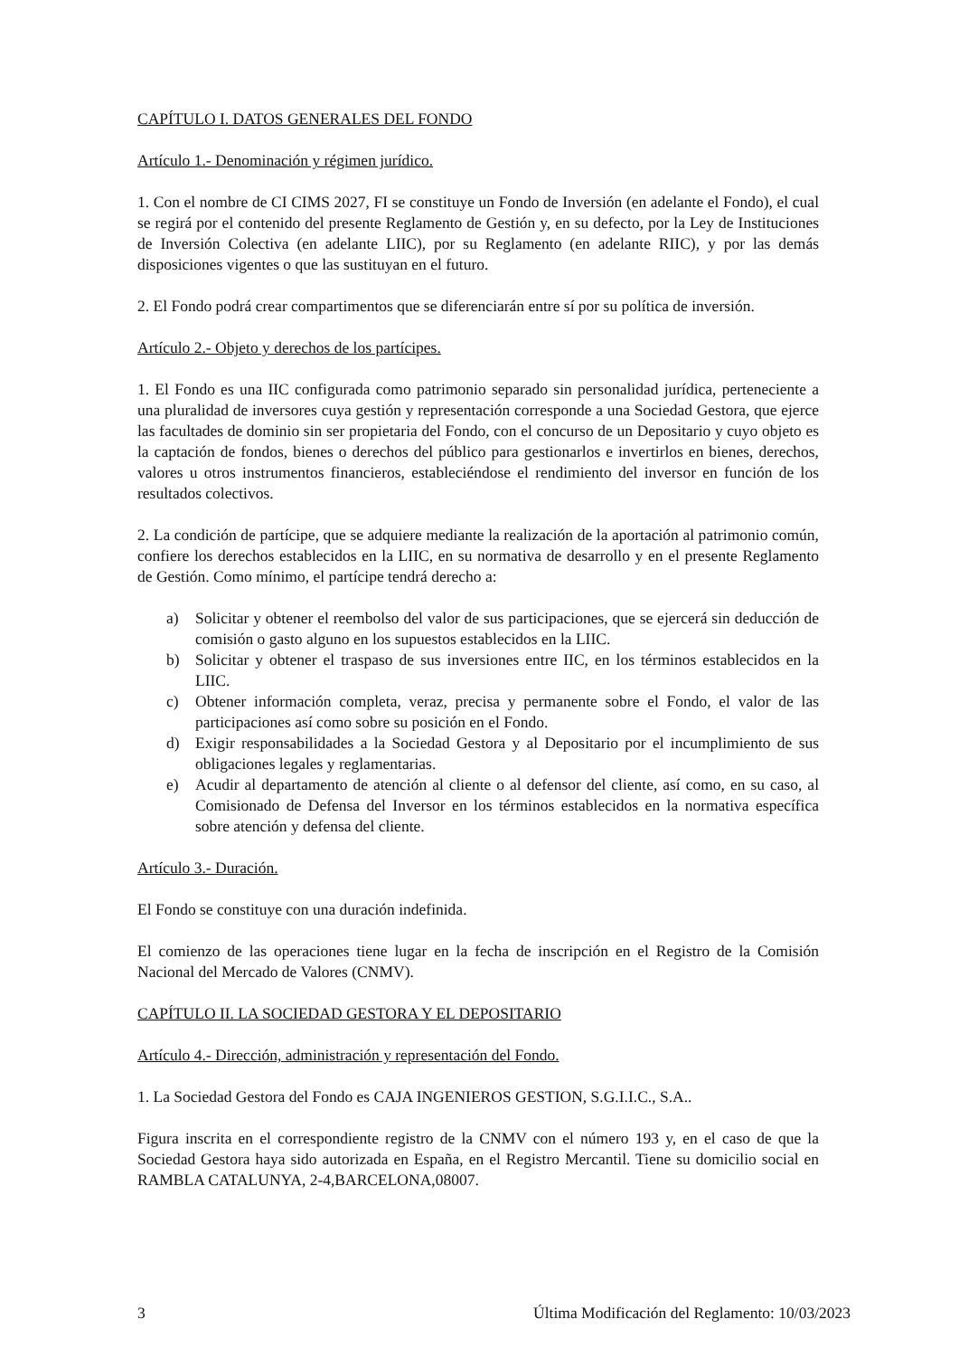CAPÍTULO I. DATOS GENERALES DEL FONDO
Artículo 1.- Denominación y régimen jurídico.
1. Con el nombre de CI CIMS 2027, FI se constituye un Fondo de Inversión (en adelante el Fondo), el cual se regirá por el contenido del presente Reglamento de Gestión y, en su defecto, por la Ley de Instituciones de Inversión Colectiva (en adelante LIIC), por su Reglamento (en adelante RIIC), y por las demás disposiciones vigentes o que las sustituyan en el futuro.
2. El Fondo podrá crear compartimentos que se diferenciarán entre sí por su política de inversión.
Artículo 2.- Objeto y derechos de los partícipes.
1. El Fondo es una IIC configurada como patrimonio separado sin personalidad jurídica, perteneciente a una pluralidad de inversores cuya gestión y representación corresponde a una Sociedad Gestora, que ejerce las facultades de dominio sin ser propietaria del Fondo, con el concurso de un Depositario y cuyo objeto es la captación de fondos, bienes o derechos del público para gestionarlos e invertirlos en bienes, derechos, valores u otros instrumentos financieros, estableciéndose el rendimiento del inversor en función de los resultados colectivos.
2. La condición de partícipe, que se adquiere mediante la realización de la aportación al patrimonio común, confiere los derechos establecidos en la LIIC, en su normativa de desarrollo y en el presente Reglamento de Gestión. Como mínimo, el partícipe tendrá derecho a:
a) Solicitar y obtener el reembolso del valor de sus participaciones, que se ejercerá sin deducción de comisión o gasto alguno en los supuestos establecidos en la LIIC.
b) Solicitar y obtener el traspaso de sus inversiones entre IIC, en los términos establecidos en la LIIC.
c) Obtener información completa, veraz, precisa y permanente sobre el Fondo, el valor de las participaciones así como sobre su posición en el Fondo.
d) Exigir responsabilidades a la Sociedad Gestora y al Depositario por el incumplimiento de sus obligaciones legales y reglamentarias.
e) Acudir al departamento de atención al cliente o al defensor del cliente, así como, en su caso, al Comisionado de Defensa del Inversor en los términos establecidos en la normativa específica sobre atención y defensa del cliente.
Artículo 3.- Duración.
El Fondo se constituye con una duración indefinida.
El comienzo de las operaciones tiene lugar en la fecha de inscripción en el Registro de la Comisión Nacional del Mercado de Valores (CNMV).
CAPÍTULO II. LA SOCIEDAD GESTORA Y EL DEPOSITARIO
Artículo 4.- Dirección, administración y representación del Fondo.
1. La Sociedad Gestora del Fondo es CAJA INGENIEROS GESTION, S.G.I.I.C., S.A..
Figura inscrita en el correspondiente registro de la CNMV con el número 193 y, en el caso de que la Sociedad Gestora haya sido autorizada en España, en el Registro Mercantil. Tiene su domicilio social en RAMBLA CATALUNYA, 2-4,BARCELONA,08007.
3 Última Modificación del Reglamento: 10/03/2023